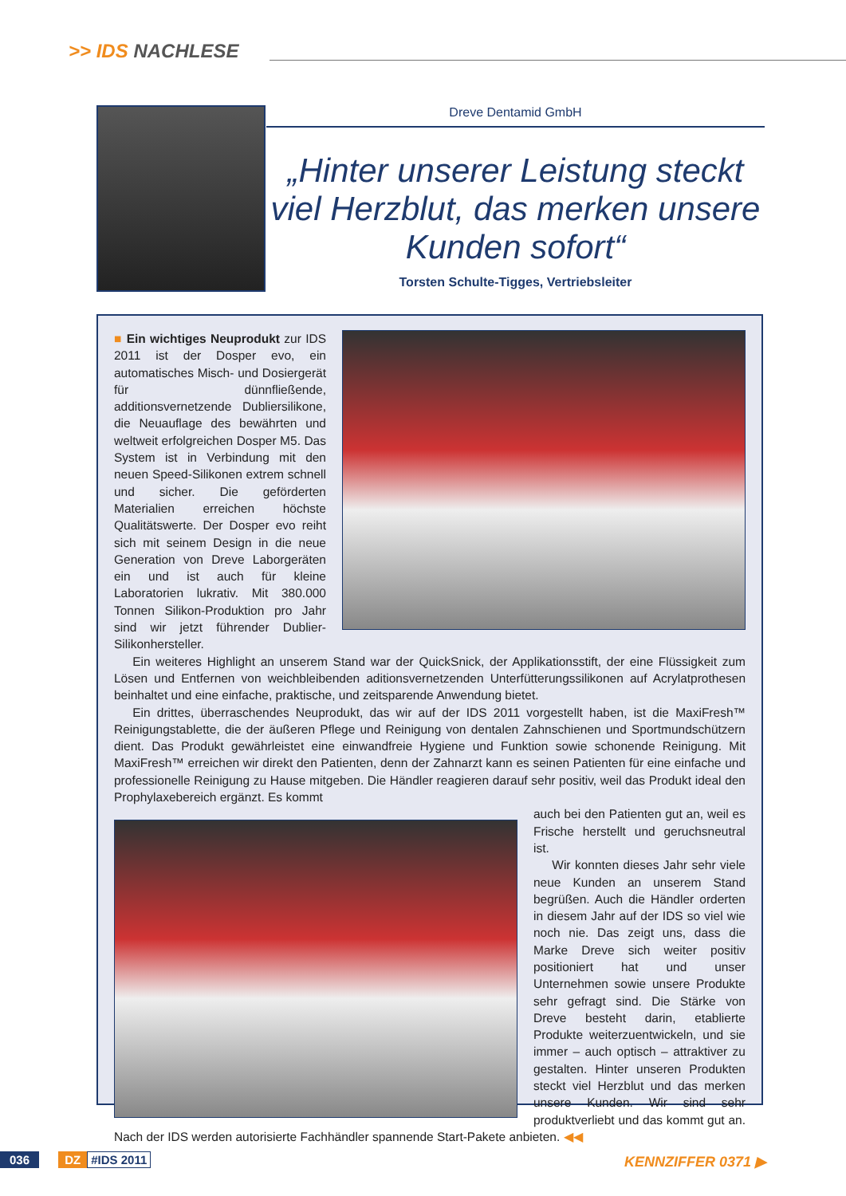>> IDS NACHLESE
Dreve Dentamid GmbH
„Hinter unserer Leistung steckt viel Herzblut, das merken unsere Kunden sofort“
Torsten Schulte-Tigges, Vertriebsleiter
■ Ein wichtiges Neuprodukt zur IDS 2011 ist der Dosper evo, ein automatisches Misch- und Dosiergerät für dünnfließende, additionsvernetzende Dubliersilikone, die Neuauflage des bewährten und weltweit erfolgreichen Dosper M5. Das System ist in Verbindung mit den neuen Speed-Silikonen extrem schnell und sicher. Die geförderten Materialien erreichen höchste Qualitätswerte. Der Dosper evo reiht sich mit seinem Design in die neue Generation von Dreve Laborgeräten ein und ist auch für kleine Laboratorien lukrativ. Mit 380.000 Tonnen Silikon-Produktion pro Jahr sind wir jetzt führender Dublier-Silikonhersteller.
Ein weiteres Highlight an unserem Stand war der QuickSnick, der Applikationsstift, der eine Flüssigkeit zum Lösen und Entfernen von weichbleibenden aditionsvernetzenden Unterfütterungssilikonen auf Acrylatprothesen beinhaltet und eine einfache, praktische, und zeitsparende Anwendung bietet.
Ein drittes, überraschendes Neuprodukt, das wir auf der IDS 2011 vorgestellt haben, ist die MaxiFresh™ Reinigungstablette, die der äußeren Pflege und Reinigung von dentalen Zahnschienen und Sportmundschützern dient. Das Produkt gewährleistet eine einwandfreie Hygiene und Funktion sowie schonende Reinigung. Mit MaxiFresh™ erreichen wir direkt den Patienten, denn der Zahnarzt kann es seinen Patienten für eine einfache und professionelle Reinigung zu Hause mitgeben. Die Händler reagieren darauf sehr positiv, weil das Produkt ideal den Prophylaxebereich ergänzt. Es kommt
auch bei den Patienten gut an, weil es Frische herstellt und geruchsneutral ist.
Wir konnten dieses Jahr sehr viele neue Kunden an unserem Stand begrüßen. Auch die Händler orderten in diesem Jahr auf der IDS so viel wie noch nie. Das zeigt uns, dass die Marke Dreve sich weiter positiv positioniert hat und unser Unternehmen sowie unsere Produkte sehr gefragt sind. Die Stärke von Dreve besteht darin, etablierte Produkte weiterzuentwickeln, und sie immer – auch optisch – attraktiver zu gestalten. Hinter unseren Produkten steckt viel Herzblut und das merken unsere Kunden. Wir sind sehr produktverliebt und das kommt gut an. Nach der IDS werden autorisierte Fachhändler spannende Start-Pakete anbieten. ◀◀
036 DZ #IDS 2011 KENNZIFFER 0371 ▶